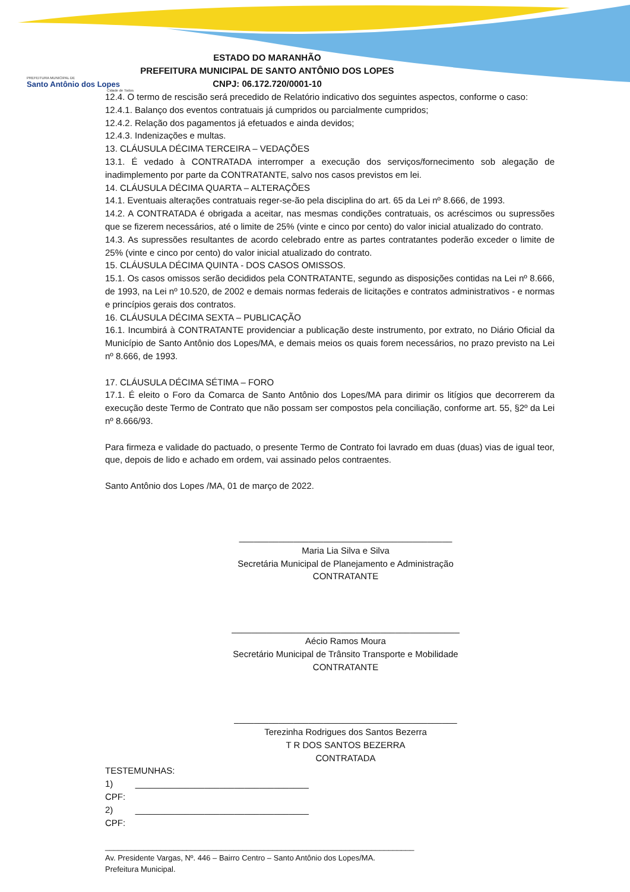PREFEITURA MUNICIPAL DE
Santo Antônio dos Lopes
Cidade de Todos
ESTADO DO MARANHÃO
PREFEITURA MUNICIPAL DE SANTO ANTÔNIO DOS LOPES
CNPJ: 06.172.720/0001-10
12.4. O termo de rescisão será precedido de Relatório indicativo dos seguintes aspectos, conforme o caso:
12.4.1. Balanço dos eventos contratuais já cumpridos ou parcialmente cumpridos;
12.4.2. Relação dos pagamentos já efetuados e ainda devidos;
12.4.3. Indenizações e multas.
13. CLÁUSULA DÉCIMA TERCEIRA – VEDAÇÕES
13.1. É vedado à CONTRATADA interromper a execução dos serviços/fornecimento sob alegação de inadimplemento por parte da CONTRATANTE, salvo nos casos previstos em lei.
14. CLÁUSULA DÉCIMA QUARTA – ALTERAÇÕES
14.1. Eventuais alterações contratuais reger-se-ão pela disciplina do art. 65 da Lei nº 8.666, de 1993.
14.2. A CONTRATADA é obrigada a aceitar, nas mesmas condições contratuais, os acréscimos ou supressões que se fizerem necessários, até o limite de 25% (vinte e cinco por cento) do valor inicial atualizado do contrato.
14.3. As supressões resultantes de acordo celebrado entre as partes contratantes poderão exceder o limite de 25% (vinte e cinco por cento) do valor inicial atualizado do contrato.
15. CLÁUSULA DÉCIMA QUINTA - DOS CASOS OMISSOS.
15.1. Os casos omissos serão decididos pela CONTRATANTE, segundo as disposições contidas na Lei nº 8.666, de 1993, na Lei nº 10.520, de 2002 e demais normas federais de licitações e contratos administrativos - e normas e princípios gerais dos contratos.
16. CLÁUSULA DÉCIMA SEXTA – PUBLICAÇÃO
16.1. Incumbirá à CONTRATANTE providenciar a publicação deste instrumento, por extrato, no Diário Oficial da Município de Santo Antônio dos Lopes/MA, e demais meios os quais forem necessários, no prazo previsto na Lei nº 8.666, de 1993.
17. CLÁUSULA DÉCIMA SÉTIMA – FORO
17.1. É eleito o Foro da Comarca de Santo Antônio dos Lopes/MA para dirimir os litígios que decorrerem da execução deste Termo de Contrato que não possam ser compostos pela conciliação, conforme art. 55, §2º da Lei nº 8.666/93.
Para firmeza e validade do pactuado, o presente Termo de Contrato foi lavrado em duas (duas) vias de igual teor, que, depois de lido e achado em ordem, vai assinado pelos contraentes.
Santo Antônio dos Lopes /MA, 01 de março de 2022.
___________________________________________
Maria Lia Silva e Silva
Secretária Municipal de Planejamento e Administração
CONTRATANTE
______________________________________________
Aécio Ramos Moura
Secretário Municipal de Trânsito Transporte e Mobilidade
CONTRATANTE
_____________________________________________
Terezinha Rodrigues dos Santos Bezerra
T R DOS SANTOS BEZERRA
CONTRATADA
TESTEMUNHAS:
1) ___________________________________
CPF:
2) ___________________________________
CPF:
________________________________________________________________________
Av. Presidente Vargas, Nº. 446 – Bairro Centro – Santo Antônio dos Lopes/MA.
Prefeitura Municipal.